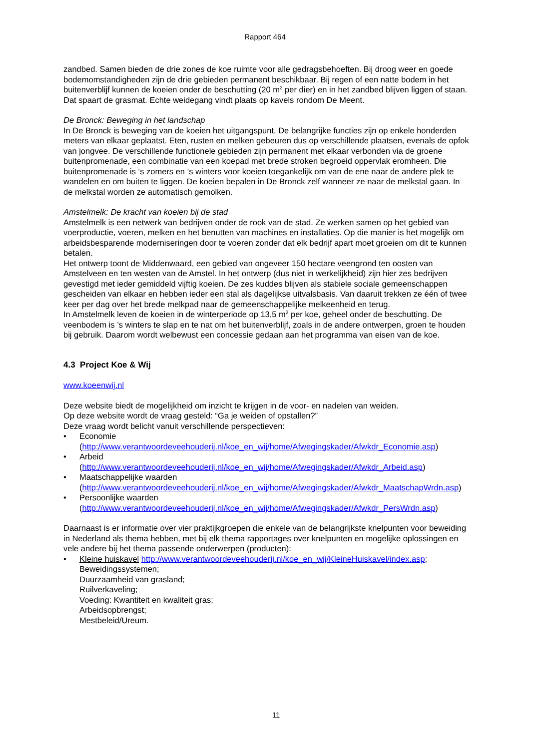Rapport 464
zandbed. Samen bieden de drie zones de koe ruimte voor alle gedragsbehoeften. Bij droog weer en goede bodemomstandigheden zijn de drie gebieden permanent beschikbaar. Bij regen of een natte bodem in het buitenverblijf kunnen de koeien onder de beschutting (20 m<sup>2</sup> per dier) en in het zandbed blijven liggen of staan. Dat spaart de grasmat. Echte weidegang vindt plaats op kavels rondom De Meent.
De Bronck: Beweging in het landschap
In De Bronck is beweging van de koeien het uitgangspunt. De belangrijke functies zijn op enkele honderden meters van elkaar geplaatst. Eten, rusten en melken gebeuren dus op verschillende plaatsen, evenals de opfok van jongvee. De verschillende functionele gebieden zijn permanent met elkaar verbonden via de groene buitenpromenade, een combinatie van een koepad met brede stroken begroeid oppervlak eromheen. Die buitenpromenade is ‘s zomers en ‘s winters voor koeien toegankelijk om van de ene naar de andere plek te wandelen en om buiten te liggen. De koeien bepalen in De Bronck zelf wanneer ze naar de melkstal gaan. In de melkstal worden ze automatisch gemolken.
Amstelmelk: De kracht van koeien bij de stad
Amstelmelk is een netwerk van bedrijven onder de rook van de stad. Ze werken samen op het gebied van voerproductie, voeren, melken en het benutten van machines en installaties. Op die manier is het mogelijk om arbeidsbesparende moderniseringen door te voeren zonder dat elk bedrijf apart moet groeien om dit te kunnen betalen.
Het ontwerp toont de Middenwaard, een gebied van ongeveer 150 hectare veengrond ten oosten van Amstelveen en ten westen van de Amstel. In het ontwerp (dus niet in werkelijkheid) zijn hier zes bedrijven gevestigd met ieder gemiddeld vijftig koeien. De zes kuddes blijven als stabiele sociale gemeenschappen gescheiden van elkaar en hebben ieder een stal als dagelijkse uitvalsbasis. Van daaruit trekken ze één of twee keer per dag over het brede melkpad naar de gemeenschappelijke melkeenheid en terug.
In Amstelmelk leven de koeien in de winterperiode op 13,5 m<sup>2</sup> per koe, geheel onder de beschutting. De veenbodem is ’s winters te slap en te nat om het buitenverblijf, zoals in de andere ontwerpen, groen te houden bij gebruik. Daarom wordt welbewust een concessie gedaan aan het programma van eisen van de koe.
4.3 Project Koe & Wij
www.koeenwij.nl
Deze website biedt de mogelijkheid om inzicht te krijgen in de voor- en nadelen van weiden.
Op deze website wordt de vraag gesteld: “Ga je weiden of opstallen?”
Deze vraag wordt belicht vanuit verschillende perspectieven:
• Economie
(http://www.verantwoordeveehouderij.nl/koe_en_wij/home/Afwegingskader/Afwkdr_Economie.asp)
• Arbeid
(http://www.verantwoordeveehouderij.nl/koe_en_wij/home/Afwegingskader/Afwkdr_Arbeid.asp)
• Maatschappelijke waarden
(http://www.verantwoordeveehouderij.nl/koe_en_wij/home/Afwegingskader/Afwkdr_MaatschapWrdn.asp)
• Persoonlijke waarden
(http://www.verantwoordeveehouderij.nl/koe_en_wij/home/Afwegingskader/Afwkdr_PersWrdn.asp)
Daarnaast is er informatie over vier praktijkgroepen die enkele van de belangrijkste knelpunten voor beweiding in Nederland als thema hebben, met bij elk thema rapportages over knelpunten en mogelijke oplossingen en vele andere bij het thema passende onderwerpen (producten):
• Kleine huiskavel http://www.verantwoordeveehouderij.nl/koe_en_wij/KleineHuiskavel/index.asp;
Beweidingssystemen;
Duurzaamheid van grasland;
Ruilverkaveling;
Voeding: Kwantiteit en kwaliteit gras;
Arbeidsopbrengst;
Mestbeleid/Ureum.
11